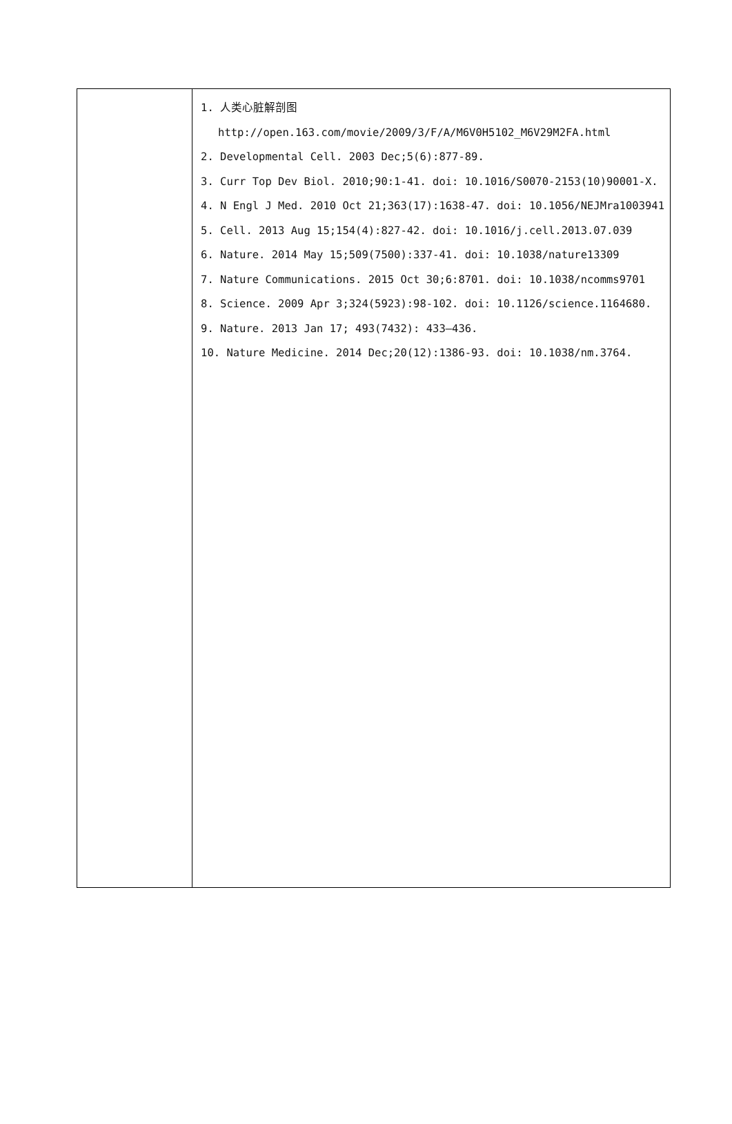| | 1. 人类心脏解剖图 http://open.163.com/movie/2009/3/F/A/M6V0H5102_M6V29M2FA.html 2. Developmental Cell. 2003 Dec;5(6):877-89. 3. Curr Top Dev Biol. 2010;90:1-41. doi: 10.1016/S0070-2153(10)90001-X. 4. N Engl J Med. 2010 Oct 21;363(17):1638-47. doi: 10.1056/NEJMra1003941 5. Cell. 2013 Aug 15;154(4):827-42. doi: 10.1016/j.cell.2013.07.039 6. Nature. 2014 May 15;509(7500):337-41. doi: 10.1038/nature13309 7. Nature Communications. 2015 Oct 30;6:8701. doi: 10.1038/ncomms9701 8. Science. 2009 Apr 3;324(5923):98-102. doi: 10.1126/science.1164680. 9. Nature. 2013 Jan 17; 493(7432): 433–436. 10. Nature Medicine. 2014 Dec;20(12):1386-93. doi: 10.1038/nm.3764. |